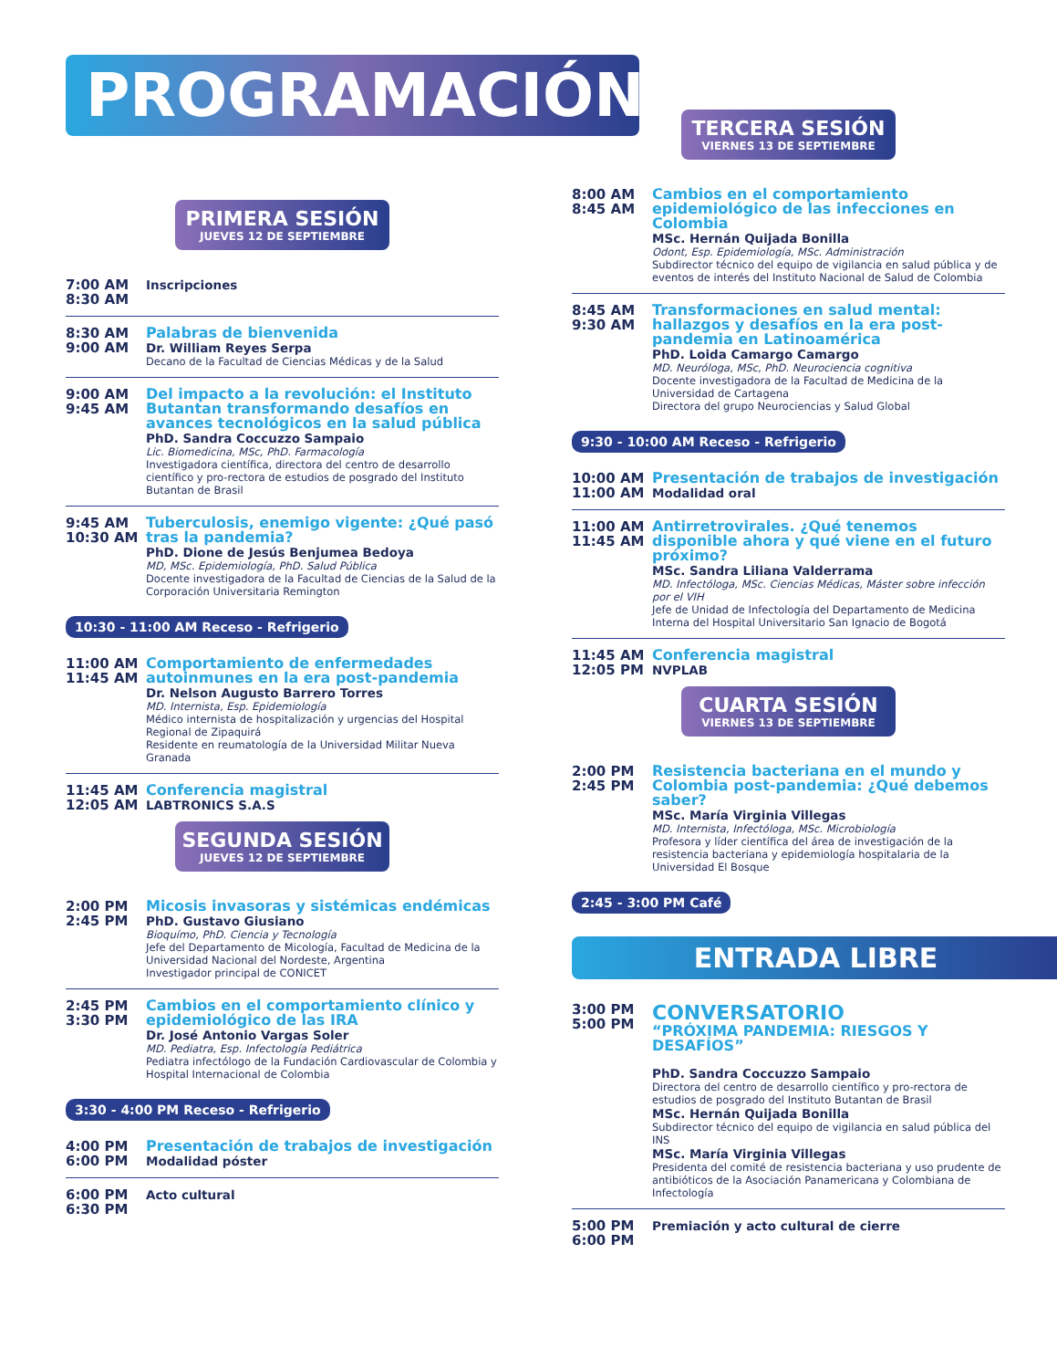PROGRAMACIÓN
PRIMERA SESIÓN
JUEVES 12 DE SEPTIEMBRE
7:00 AM
8:30 AM
Inscripciones
8:30 AM
9:00 AM
Palabras de bienvenida
Dr. William Reyes Serpa
Decano de la Facultad de Ciencias Médicas y de la Salud
9:00 AM
9:45 AM
Del impacto a la revolución: el Instituto Butantan transformando desafíos en avances tecnológicos en la salud pública
PhD. Sandra Coccuzzo Sampaio
Lic. Biomedicina, MSc, PhD. Farmacología
Investigadora científica, directora del centro de desarrollo científico y pro-rectora de estudios de posgrado del Instituto Butantan de Brasil
9:45 AM
10:30 AM
Tuberculosis, enemigo vigente: ¿Qué pasó tras la pandemia?
PhD. Dione de Jesús Benjumea Bedoya
MD, MSc. Epidemiología, PhD. Salud Pública
Docente investigadora de la Facultad de Ciencias de la Salud de la Corporación Universitaria Remington
10:30 - 11:00 AM Receso - Refrigerio
11:00 AM
11:45 AM
Comportamiento de enfermedades autoinmunes en la era post-pandemia
Dr. Nelson Augusto Barrero Torres
MD. Internista, Esp. Epidemiología
Médico internista de hospitalización y urgencias del Hospital Regional de Zipaquirá
Residente en reumatología de la Universidad Militar Nueva Granada
11:45 AM
12:05 AM
Conferencia magistral
LABTRONICS S.A.S
SEGUNDA SESIÓN
JUEVES 12 DE SEPTIEMBRE
2:00 PM
2:45 PM
Micosis invasoras y sistémicas endémicas
PhD. Gustavo Giusiano
Bioquímo, PhD. Ciencia y Tecnología
Jefe del Departamento de Micología, Facultad de Medicina de la Universidad Nacional del Nordeste, Argentina
Investigador principal de CONICET
2:45 PM
3:30 PM
Cambios en el comportamiento clínico y epidemiológico de las IRA
Dr. José Antonio Vargas Soler
MD. Pediatra, Esp. Infectología Pediátrica
Pediatra infectólogo de la Fundación Cardiovascular de Colombia y Hospital Internacional de Colombia
3:30 - 4:00 PM Receso - Refrigerio
4:00 PM
6:00 PM
Presentación de trabajos de investigación
Modalidad póster
6:00 PM
6:30 PM
Acto cultural
TERCERA SESIÓN
VIERNES 13 DE SEPTIEMBRE
8:00 AM
8:45 AM
Cambios en el comportamiento epidemiológico de las infecciones en Colombia
MSc. Hernán Quijada Bonilla
Odont, Esp. Epidemiología, MSc. Administración
Subdirector técnico del equipo de vigilancia en salud pública y de eventos de interés del Instituto Nacional de Salud de Colombia
8:45 AM
9:30 AM
Transformaciones en salud mental: hallazgos y desafíos en la era post-pandemia en Latinoamérica
PhD. Loida Camargo Camargo
MD. Neuróloga, MSc, PhD. Neurociencia cognitiva
Docente investigadora de la Facultad de Medicina de la Universidad de Cartagena
Directora del grupo Neurociencias y Salud Global
9:30 - 10:00 AM Receso - Refrigerio
10:00 AM
11:00 AM
Presentación de trabajos de investigación
Modalidad oral
11:00 AM
11:45 AM
Antirretrovirales. ¿Qué tenemos disponible ahora y qué viene en el futuro próximo?
MSc. Sandra Liliana Valderrama
MD. Infectóloga, MSc. Ciencias Médicas, Máster sobre infección por el VIH
Jefe de Unidad de Infectología del Departamento de Medicina Interna del Hospital Universitario San Ignacio de Bogotá
11:45 AM
12:05 PM
Conferencia magistral
NVPLAB
CUARTA SESIÓN
VIERNES 13 DE SEPTIEMBRE
2:00 PM
2:45 PM
Resistencia bacteriana en el mundo y Colombia post-pandemia: ¿Qué debemos saber?
MSc. María Virginia Villegas
MD. Internista, Infectóloga, MSc. Microbiología
Profesora y líder científica del área de investigación de la resistencia bacteriana y epidemiología hospitalaria de la Universidad El Bosque
2:45 - 3:00 PM Café
ENTRADA LIBRE
3:00 PM
5:00 PM
CONVERSATORIO
“PRÓXIMA PANDEMIA: RIESGOS Y DESAFÍOS”
PhD. Sandra Coccuzzo Sampaio
Directora del centro de desarrollo científico y pro-rectora de estudios de posgrado del Instituto Butantan de Brasil
MSc. Hernán Quijada Bonilla
Subdirector técnico del equipo de vigilancia en salud pública del INS
MSc. María Virginia Villegas
Presidenta del comité de resistencia bacteriana y uso prudente de antibióticos de la Asociación Panamericana y Colombiana de Infectología
5:00 PM
6:00 PM
Premiación y acto cultural de cierre